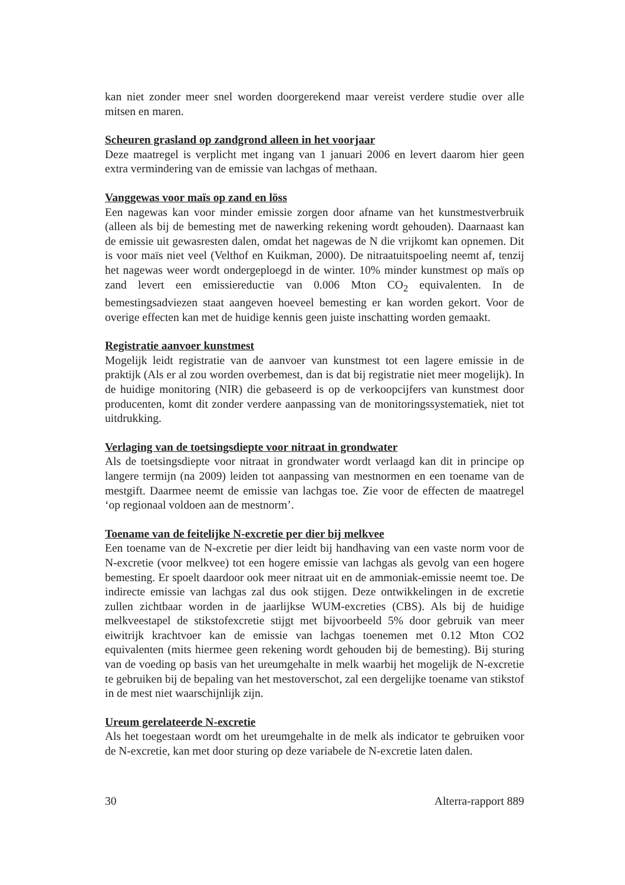kan niet zonder meer snel worden doorgerekend maar vereist verdere studie over alle mitsen en maren.
Scheuren grasland op zandgrond alleen in het voorjaar
Deze maatregel is verplicht met ingang van 1 januari 2006 en levert daarom hier geen extra vermindering van de emissie van lachgas of methaan.
Vanggewas voor maïs op zand en löss
Een nagewas kan voor minder emissie zorgen door afname van het kunstmestverbruik (alleen als bij de bemesting met de nawerking rekening wordt gehouden). Daarnaast kan de emissie uit gewasresten dalen, omdat het nagewas de N die vrijkomt kan opnemen. Dit is voor maïs niet veel (Velthof en Kuikman, 2000). De nitraatuitspoeling neemt af, tenzij het nagewas weer wordt ondergeploegd in de winter. 10% minder kunstmest op maïs op zand levert een emissiereductie van 0.006 Mton CO<sub>2</sub> equivalenten. In de bemestingsadviezen staat aangeven hoeveel bemesting er kan worden gekort. Voor de overige effecten kan met de huidige kennis geen juiste inschatting worden gemaakt.
Registratie aanvoer kunstmest
Mogelijk leidt registratie van de aanvoer van kunstmest tot een lagere emissie in de praktijk (Als er al zou worden overbemest, dan is dat bij registratie niet meer mogelijk). In de huidige monitoring (NIR) die gebaseerd is op de verkoopcijfers van kunstmest door producenten, komt dit zonder verdere aanpassing van de monitoringssystematiek, niet tot uitdrukking.
Verlaging van de toetsingsdiepte voor nitraat in grondwater
Als de toetsingsdiepte voor nitraat in grondwater wordt verlaagd kan dit in principe op langere termijn (na 2009) leiden tot aanpassing van mestnormen en een toename van de mestgift. Daarmee neemt de emissie van lachgas toe. Zie voor de effecten de maatregel ‘op regionaal voldoen aan de mestnorm’.
Toename van de feitelijke N-excretie per dier bij melkvee
Een toename van de N-excretie per dier leidt bij handhaving van een vaste norm voor de N-excretie (voor melkvee) tot een hogere emissie van lachgas als gevolg van een hogere bemesting. Er spoelt daardoor ook meer nitraat uit en de ammoniak-emissie neemt toe. De indirecte emissie van lachgas zal dus ook stijgen. Deze ontwikkelingen in de excretie zullen zichtbaar worden in de jaarlijkse WUM-excreties (CBS). Als bij de huidige melkveestapel de stikstofexcretie stijgt met bijvoorbeeld 5% door gebruik van meer eiwitrijk krachtvoer kan de emissie van lachgas toenemen met 0.12 Mton CO2 equivalenten (mits hiermee geen rekening wordt gehouden bij de bemesting). Bij sturing van de voeding op basis van het ureumgehalte in melk waarbij het mogelijk de N-excretie te gebruiken bij de bepaling van het mestoverschot, zal een dergelijke toename van stikstof in de mest niet waarschijnlijk zijn.
Ureum gerelateerde N-excretie
Als het toegestaan wordt om het ureumgehalte in de melk als indicator te gebruiken voor de N-excretie, kan met door sturing op deze variabele de N-excretie laten dalen.
30 Alterra-rapport 889